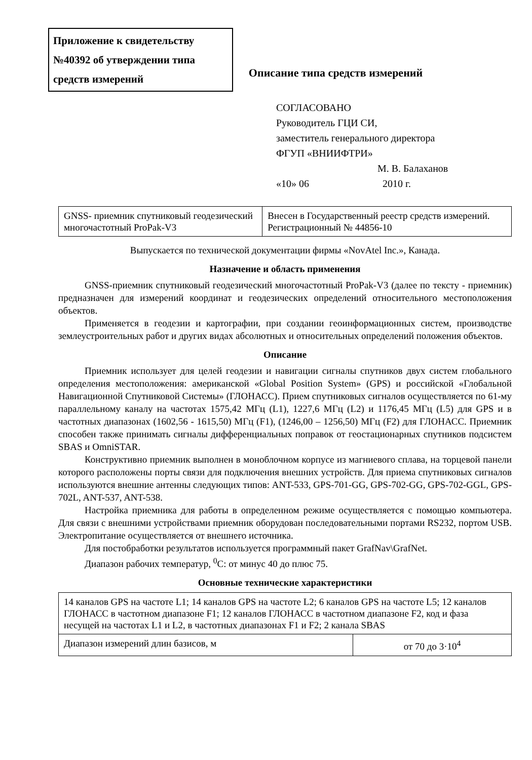Приложение к свидетельству
№40392 об утверждении типа
средств измерений
Описание типа средств измерений
СОГЛАСОВАНО
Руководитель ГЦИ СИ,
заместитель генерального директора
ФГУП «ВНИИФТРИ»
М. В. Балаханов
«10» 06 2010 г.
| GNSS- приемник спутниковый геодезический многочастотный ProPak-V3 | Внесен в Государственный реестр средств измерений. Регистрационный № 44856-10 |
Выпускается по технической документации фирмы «NovAtel Inc.», Канада.
Назначение и область применения
GNSS-приемник спутниковый геодезический многочастотный ProPak-V3 (далее по тексту - приемник) предназначен для измерений координат и геодезических определений относительного местоположения объектов.
Применяется в геодезии и картографии, при создании геоинформационных систем, производстве землеустроительных работ и других видах абсолютных и относительных определений положения объектов.
Описание
Приемник использует для целей геодезии и навигации сигналы спутников двух систем глобального определения местоположения: американской «Global Position System» (GPS) и российской «Глобальной Навигационной Спутниковой Системы» (ГЛОНАСС). Прием спутниковых сигналов осуществляется по 61-му параллельному каналу на частотах 1575,42 МГц (L1), 1227,6 МГц (L2) и 1176,45 МГц (L5) для GPS и в частотных диапазонах (1602,56 - 1615,50) МГц (F1), (1246,00 – 1256,50) МГц (F2) для ГЛОНАСС. Приемник способен также принимать сигналы дифференциальных поправок от геостационарных спутников подсистем SBAS и OmniSTAR.
Конструктивно приемник выполнен в моноблочном корпусе из магниевого сплава, на торцевой панели которого расположены порты связи для подключения внешних устройств. Для приема спутниковых сигналов используются внешние антенны следующих типов: ANT-533, GPS-701-GG, GPS-702-GG, GPS-702-GGL, GPS-702L, ANT-537, ANT-538.
Настройка приемника для работы в определенном режиме осуществляется с помощью компьютера. Для связи с внешними устройствами приемник оборудован последовательными портами RS232, портом USB. Электропитание осуществляется от внешнего источника.
Для постобработки результатов используется программный пакет GrafNav\GrafNet.
Диапазон рабочих температур, <sup>0</sup>С: от минус 40 до плюс 75.
Основные технические характеристики
| 14 каналов GPS на частоте L1; 14 каналов GPS на частоте L2; 6 каналов GPS на частоте L5; 12 каналов ГЛОНАСС в частотном диапазоне F1; 12 каналов ГЛОНАСС в частотном диапазоне F2, код и фаза несущей на частотах L1 и L2, в частотных диапазонах F1 и F2; 2 канала SBAS | |
| Диапазон измерений длин базисов, м | от 70 до 3·10<sup>4</sup> |